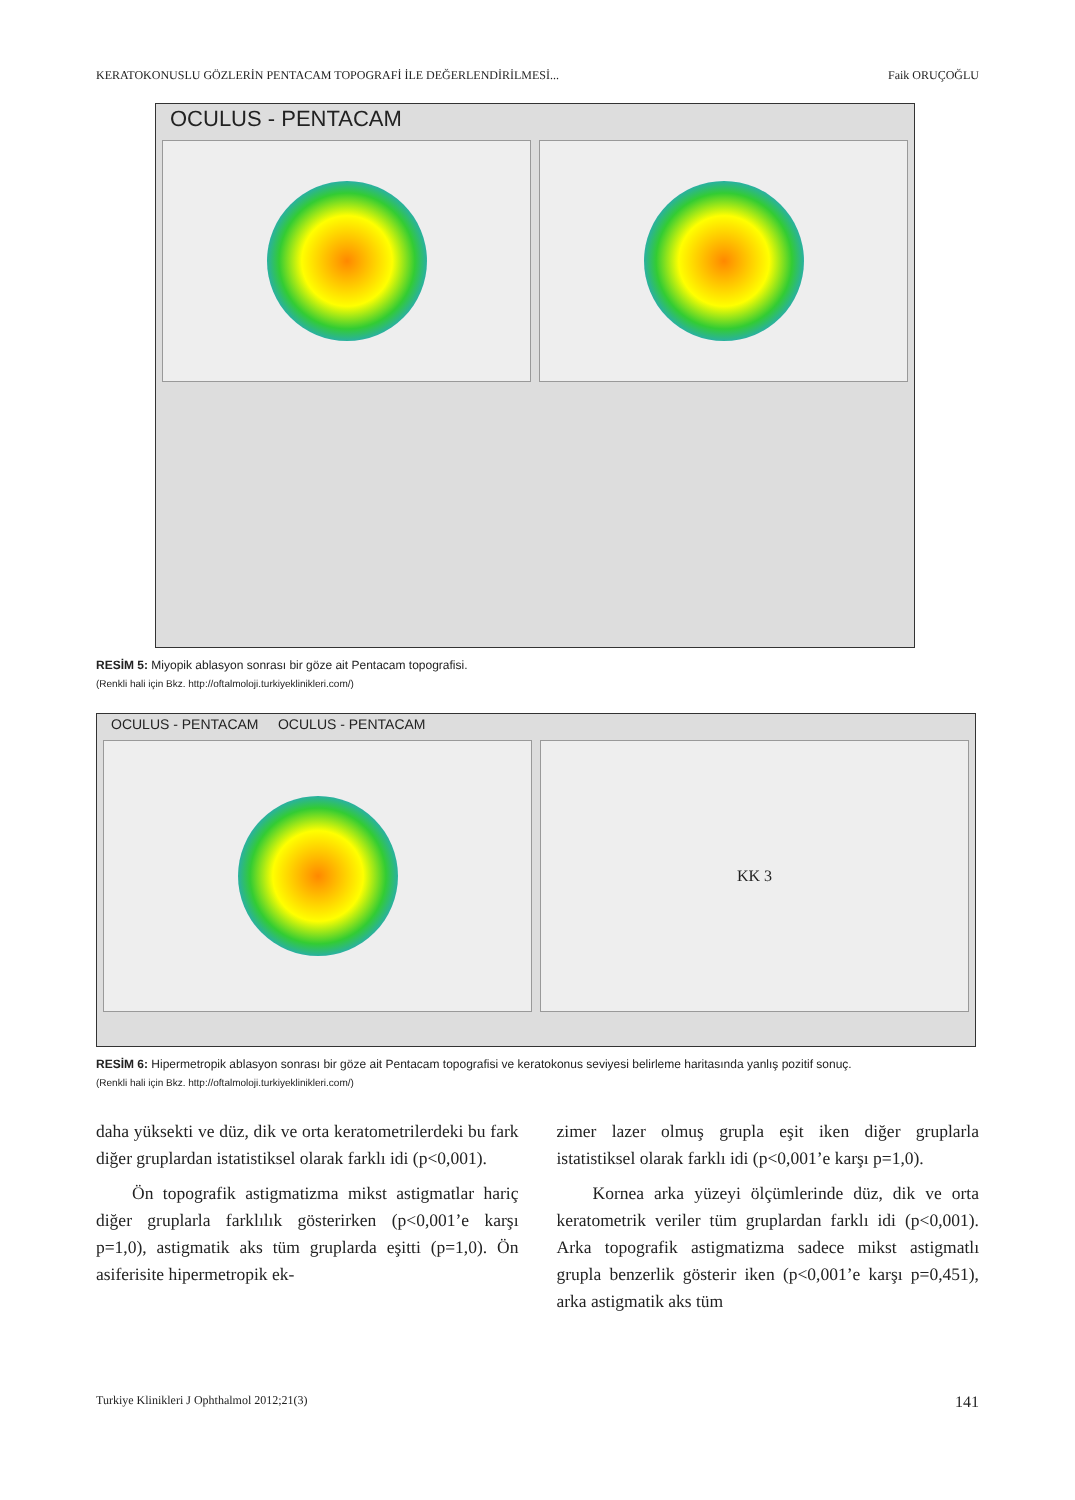KERATOKONUSLU GÖZLERİN PENTACAM TOPOGRAFİ İLE DEĞERLENDİRİLMESİ... Faik ORUÇOĞLU
OCULUS - PENTACAM
RESİM 5: Miyopik ablasyon sonrası bir göze ait Pentacam topografisi.
(Renkli hali için Bkz. http://oftalmoloji.turkiyeklinikleri.com/)
OCULUS - PENTACAM OCULUS - PENTACAM
KK 3
RESİM 6: Hipermetropik ablasyon sonrası bir göze ait Pentacam topografisi ve keratokonus seviyesi belirleme haritasında yanlış pozitif sonuç.
(Renkli hali için Bkz. http://oftalmoloji.turkiyeklinikleri.com/)
daha yüksekti ve düz, dik ve orta keratometrilerdeki bu fark diğer gruplardan istatistiksel olarak farklı idi (p<0,001).
Ön topografik astigmatizma mikst astigmatlar hariç diğer gruplarla farklılık gösterirken (p<0,001’e karşı p=1,0), astigmatik aks tüm gruplarda eşitti (p=1,0). Ön asiferisite hipermetropik ek-
zimer lazer olmuş grupla eşit iken diğer gruplarla istatistiksel olarak farklı idi (p<0,001’e karşı p=1,0).
Kornea arka yüzeyi ölçümlerinde düz, dik ve orta keratometrik veriler tüm gruplardan farklı idi (p<0,001). Arka topografik astigmatizma sadece mikst astigmatlı grupla benzerlik gösterir iken (p<0,001’e karşı p=0,451), arka astigmatik aks tüm
Turkiye Klinikleri J Ophthalmol 2012;21(3) 141